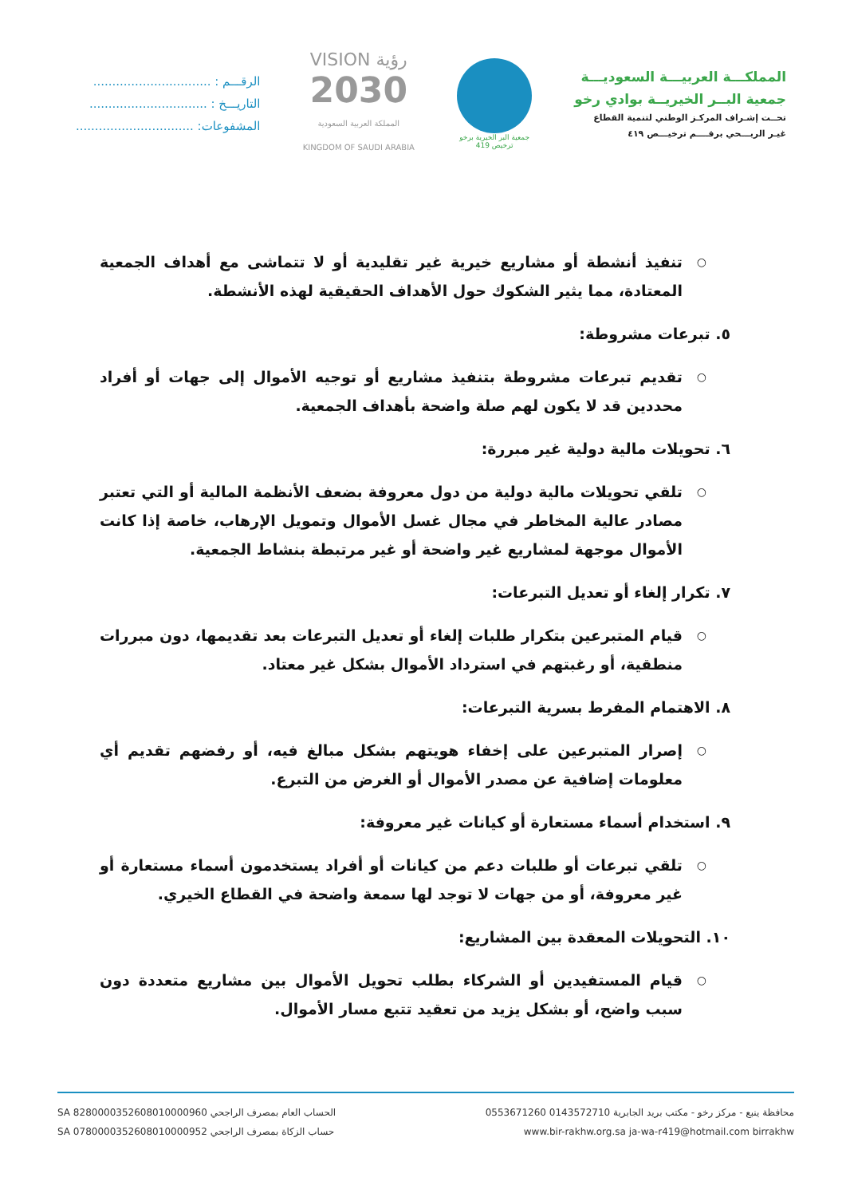المملكـــة العربيـــة السعوديـــة
جمعية البــر الخيريــة بوادي رخو
تحــت إشـراف المركـز الوطني لتنمية القطاع
غيـر الربـــحي برقــــم ترخيـــص ٤١٩
جمعية البر الخيرية برخو
ترخيص 419
VISION رؤية
2030
المملكة العربية السعودية
KINGDOM OF SAUDI ARABIA
الرقـــم : ...............................
التاريـــخ : ...............................
المشفوعات: ...............................
○ تنفيذ أنشطة أو مشاريع خيرية غير تقليدية أو لا تتماشى مع أهداف الجمعية المعتادة، مما يثير الشكوك حول الأهداف الحقيقية لهذه الأنشطة.
٥. تبرعات مشروطة:
○ تقديم تبرعات مشروطة بتنفيذ مشاريع أو توجيه الأموال إلى جهات أو أفراد محددين قد لا يكون لهم صلة واضحة بأهداف الجمعية.
٦. تحويلات مالية دولية غير مبررة:
○ تلقي تحويلات مالية دولية من دول معروفة بضعف الأنظمة المالية أو التي تعتبر مصادر عالية المخاطر في مجال غسل الأموال وتمويل الإرهاب، خاصة إذا كانت الأموال موجهة لمشاريع غير واضحة أو غير مرتبطة بنشاط الجمعية.
٧. تكرار إلغاء أو تعديل التبرعات:
○ قيام المتبرعين بتكرار طلبات إلغاء أو تعديل التبرعات بعد تقديمها، دون مبررات منطقية، أو رغبتهم في استرداد الأموال بشكل غير معتاد.
٨. الاهتمام المفرط بسرية التبرعات:
○ إصرار المتبرعين على إخفاء هويتهم بشكل مبالغ فيه، أو رفضهم تقديم أي معلومات إضافية عن مصدر الأموال أو الغرض من التبرع.
٩. استخدام أسماء مستعارة أو كيانات غير معروفة:
○ تلقي تبرعات أو طلبات دعم من كيانات أو أفراد يستخدمون أسماء مستعارة أو غير معروفة، أو من جهات لا توجد لها سمعة واضحة في القطاع الخيري.
١٠. التحويلات المعقدة بين المشاريع:
○ قيام المستفيدين أو الشركاء بطلب تحويل الأموال بين مشاريع متعددة دون سبب واضح، أو بشكل يزيد من تعقيد تتبع مسار الأموال.
محافظة ينبع - مركز رخو - مكتب بريد الجابرية 0143572710 0553671260 الحساب العام بمصرف الراجحي SA 8280000352608010000960
www.bir-rakhw.org.sa ja-wa-r419@hotmail.com birrakhw حساب الزكاة بمصرف الراجحي SA 0780000352608010000952